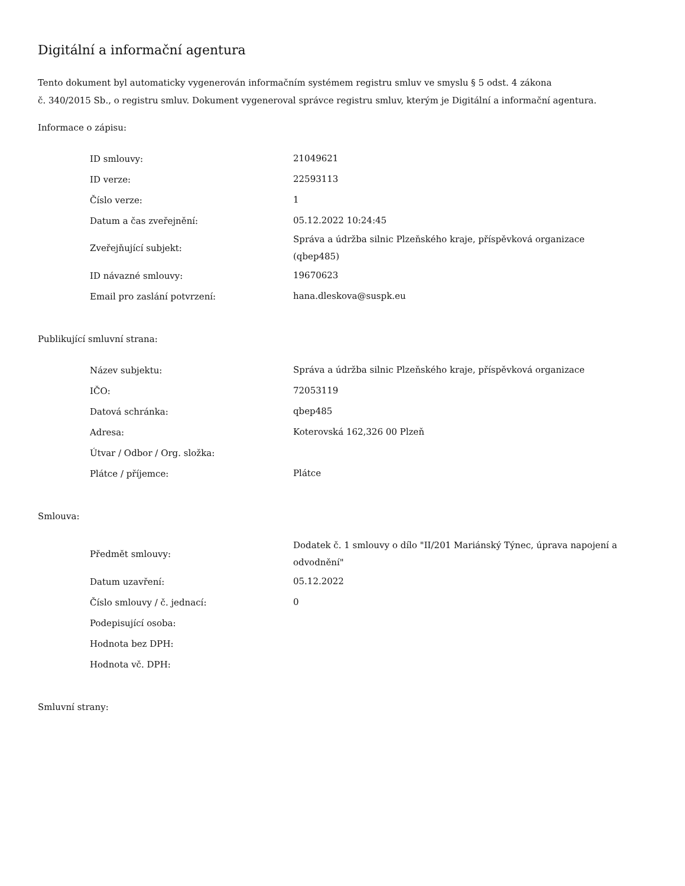Digitální a informační agentura
Tento dokument byl automaticky vygenerován informačním systémem registru smluv ve smyslu § 5 odst. 4 zákona
č. 340/2015 Sb., o registru smluv. Dokument vygeneroval správce registru smluv, kterým je Digitální a informační agentura.
Informace o zápisu:
| ID smlouvy: | 21049621 |
| ID verze: | 22593113 |
| Číslo verze: | 1 |
| Datum a čas zveřejnění: | 05.12.2022 10:24:45 |
| Zveřejňující subjekt: | Správa a údržba silnic Plzeňského kraje, příspěvková organizace (qbep485) |
| ID návazné smlouvy: | 19670623 |
| Email pro zaslání potvrzení: | hana.dleskova@suspk.eu |
Publikující smluvní strana:
| Název subjektu: | Správa a údržba silnic Plzeňského kraje, příspěvková organizace |
| IČO: | 72053119 |
| Datová schránka: | qbep485 |
| Adresa: | Koterovská 162,326 00 Plzeň |
| Útvar / Odbor / Org. složka: | |
| Plátce / příjemce: | Plátce |
Smlouva:
| Předmět smlouvy: | Dodatek č. 1 smlouvy o dílo "II/201 Mariánský Týnec, úprava napojení a odvodnění" |
| Datum uzavření: | 05.12.2022 |
| Číslo smlouvy / č. jednací: | 0 |
| Podepisující osoba: | |
| Hodnota bez DPH: | |
| Hodnota vč. DPH: | |
Smluvní strany: